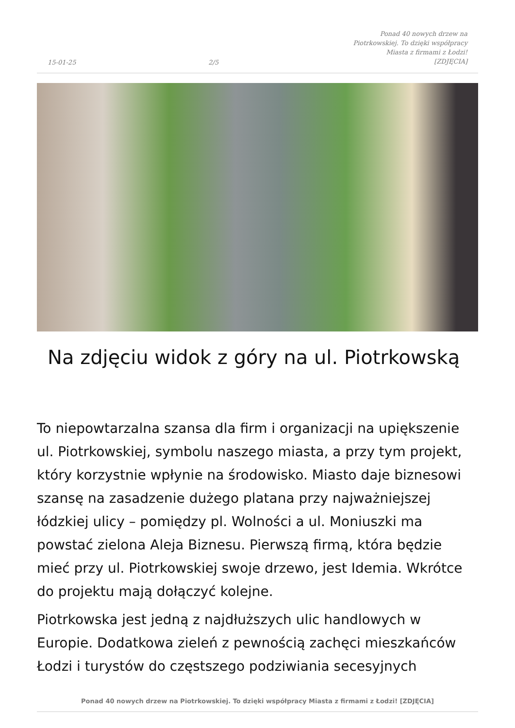15-01-25 2/5 Ponad 40 nowych drzew na Piotrkowskiej. To dzięki współpracy Miasta z firmami z Łodzi! [ZDJĘCIA]
Na zdjęciu widok z góry na ul. Piotrkowską
To niepowtarzalna szansa dla firm i organizacji na upiększenie ul. Piotrkowskiej, symbolu naszego miasta, a przy tym projekt, który korzystnie wpłynie na środowisko. Miasto daje biznesowi szansę na zasadzenie dużego platana przy najważniejszej łódzkiej ulicy – pomiędzy pl. Wolności a ul. Moniuszki ma powstać zielona Aleja Biznesu. Pierwszą firmą, która będzie mieć przy ul. Piotrkowskiej swoje drzewo, jest Idemia. Wkrótce do projektu mają dołączyć kolejne.
Piotrkowska jest jedną z najdłuższych ulic handlowych w Europie. Dodatkowa zieleń z pewnością zachęci mieszkańców Łodzi i turystów do częstszego podziwiania secesyjnych
Ponad 40 nowych drzew na Piotrkowskiej. To dzięki współpracy Miasta z firmami z Łodzi! [ZDJĘCIA]